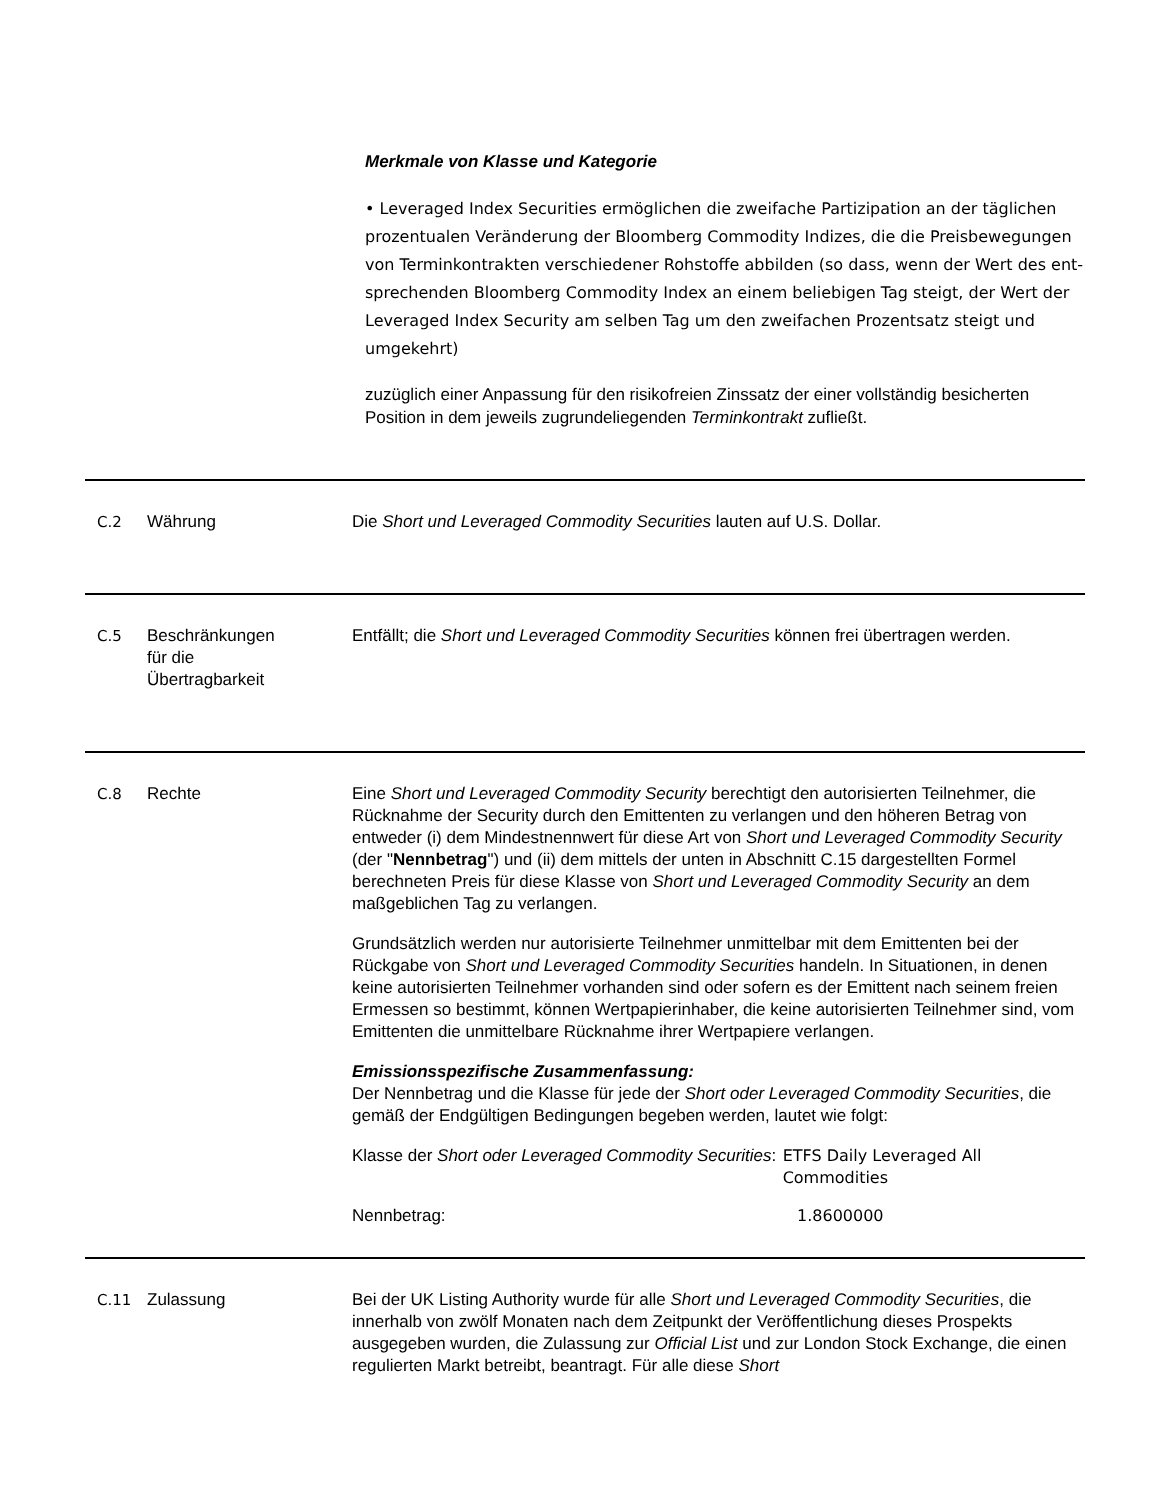Merkmale von Klasse und Kategorie
• Leveraged Index Securities ermöglichen die zweifache Partizipation an der täglichen prozentualen Veränderung der Bloomberg Commodity Indizes, die die Preisbewegungen von Terminkontrakten verschiedener Rohstoffe abbilden (so dass, wenn der Wert des ent-sprechenden Bloomberg Commodity Index an einem beliebigen Tag steigt, der Wert der Leveraged Index Security am selben Tag um den zweifachen Prozentsatz steigt und umgekehrt)
zuzüglich einer Anpassung für den risikofreien Zinssatz der einer vollständig besicherten Position in dem jeweils zugrundeliegenden Terminkontrakt zufließt.
C.2 Währung Die Short und Leveraged Commodity Securities lauten auf U.S. Dollar.
C.5 Beschränkungen
für die
Übertragbarkeit
Entfällt; die Short und Leveraged Commodity Securities können frei übertragen werden.
C.8 Rechte Eine Short und Leveraged Commodity Security berechtigt den autorisierten Teilnehmer, die Rücknahme der Security durch den Emittenten zu verlangen und den höheren Betrag von entweder (i) dem Mindestnennwert für diese Art von Short und Leveraged Commodity Security (der "Nennbetrag") und (ii) dem mittels der unten in Abschnitt C.15 dargestellten Formel berechneten Preis für diese Klasse von Short und Leveraged Commodity Security an dem maßgeblichen Tag zu verlangen.
Grundsätzlich werden nur autorisierte Teilnehmer unmittelbar mit dem Emittenten bei der Rückgabe von Short und Leveraged Commodity Securities handeln. In Situationen, in denen keine autorisierten Teilnehmer vorhanden sind oder sofern es der Emittent nach seinem freien Ermessen so bestimmt, können Wertpapierinhaber, die keine autorisierten Teilnehmer sind, vom Emittenten die unmittelbare Rücknahme ihrer Wertpapiere verlangen.
Emissionsspezifische Zusammenfassung:
Der Nennbetrag und die Klasse für jede der Short oder Leveraged Commodity Securities, die gemäß der Endgültigen Bedingungen begeben werden, lautet wie folgt:
Klasse der Short oder Leveraged Commodity Securities:
ETFS Daily Leveraged All Commodities
Nennbetrag: 1.8600000
C.11 Zulassung Bei der UK Listing Authority wurde für alle Short und Leveraged Commodity Securities, die innerhalb von zwölf Monaten nach dem Zeitpunkt der Veröffentlichung dieses Prospekts ausgegeben wurden, die Zulassung zur Official List und zur London Stock Exchange, die einen regulierten Markt betreibt, beantragt. Für alle diese Short